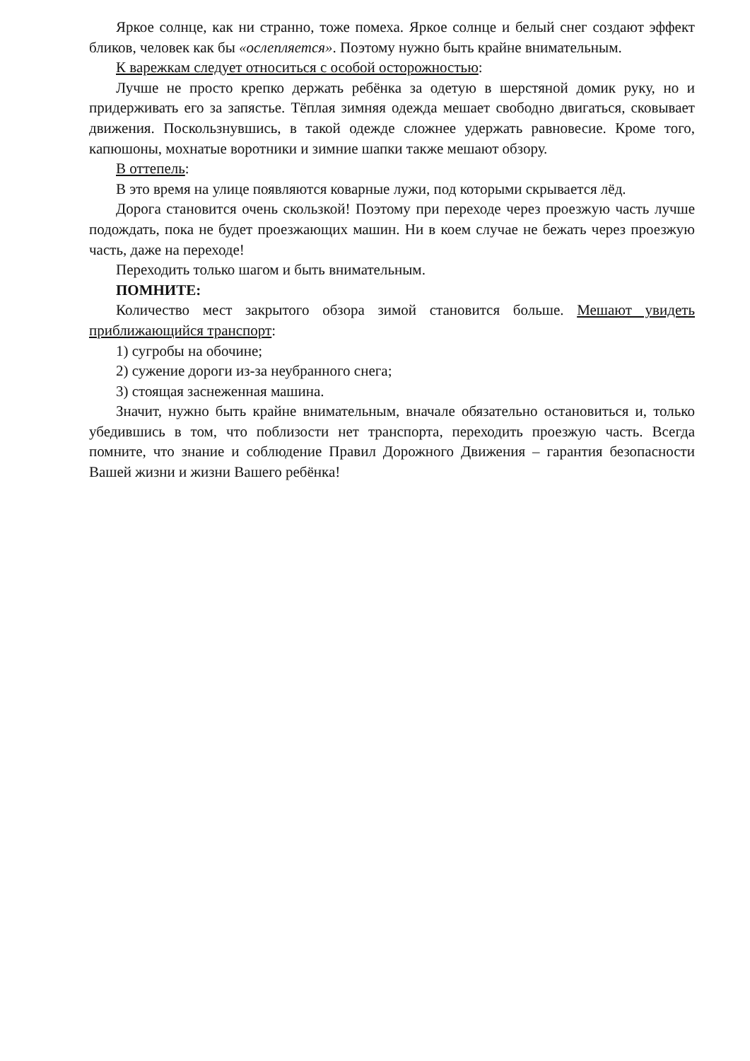Яркое солнце, как ни странно, тоже помеха. Яркое солнце и белый снег создают эффект бликов, человек как бы «ослепляется». Поэтому нужно быть крайне внимательным.
К варежкам следует относиться с особой осторожностью:
Лучше не просто крепко держать ребёнка за одетую в шерстяной домик руку, но и придерживать его за запястье. Тёплая зимняя одежда мешает свободно двигаться, сковывает движения. Поскользнувшись, в такой одежде сложнее удержать равновесие. Кроме того, капюшоны, мохнатые воротники и зимние шапки также мешают обзору.
В оттепель:
В это время на улице появляются коварные лужи, под которыми скрывается лёд.
Дорога становится очень скользкой! Поэтому при переходе через проезжую часть лучше подождать, пока не будет проезжающих машин. Ни в коем случае не бежать через проезжую часть, даже на переходе!
Переходить только шагом и быть внимательным.
ПОМНИТЕ:
Количество мест закрытого обзора зимой становится больше. Мешают увидеть приближающийся транспорт:
1) сугробы на обочине;
2) сужение дороги из-за неубранного снега;
3) стоящая заснеженная машина.
Значит, нужно быть крайне внимательным, вначале обязательно остановиться и, только убедившись в том, что поблизости нет транспорта, переходить проезжую часть. Всегда помните, что знание и соблюдение Правил Дорожного Движения – гарантия безопасности Вашей жизни и жизни Вашего ребёнка!